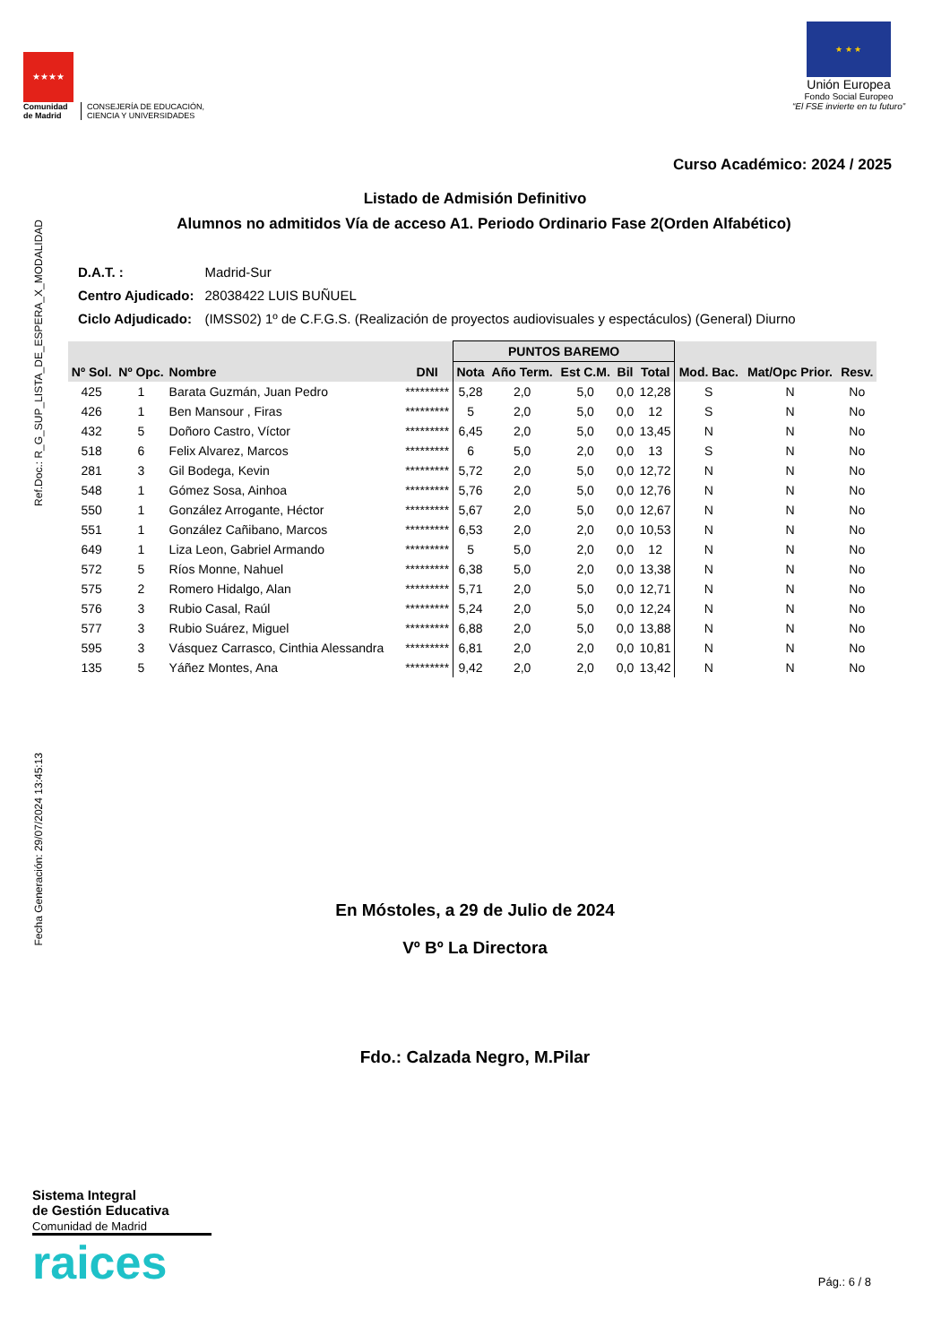★★★★
Comunidad
de Madrid
CONSEJERÍA DE EDUCACIÓN,
CIENCIA Y UNIVERSIDADES
★ ★ ★
Unión Europea
Fondo Social Europeo
“El FSE invierte en tu futuro”
Ref.Doc.: R_G_SUP_LISTA_DE_ESPERA_X_MODALIDAD
Fecha Generación: 29/07/2024 13:45:13
Curso Académico: 2024 / 2025
Listado de Admisión Definitivo
Alumnos no admitidos Vía de acceso A1. Periodo Ordinario Fase 2(Orden Alfabético)
| D.A.T. : | Madrid-Sur |
| Centro Ajudicado: | 28038422 LUIS BUÑUEL |
| Ciclo Adjudicado: | (IMSS02) 1º de C.F.G.S. (Realización de proyectos audiovisuales y espectáculos) (General) Diurno |
| Nº Sol. | Nº Opc. | Nombre | DNI | PUNTOS BAREMO | | | | | Mod. Bac. | Mat/Opc Prior. | Resv. |
| --- | --- | --- | --- | --- | --- | --- | --- | --- | --- | --- | --- |
| | | | | Nota | Año Term. | Est C.M. | Bil | Total | | | |
| 425 | 1 | Barata Guzmán, Juan Pedro | ********* | 5,28 | 2,0 | 5,0 | 0,0 | 12,28 | S | N | No |
| 426 | 1 | Ben Mansour , Firas | ********* | 5 | 2,0 | 5,0 | 0,0 | 12 | S | N | No |
| 432 | 5 | Doñoro Castro, Víctor | ********* | 6,45 | 2,0 | 5,0 | 0,0 | 13,45 | N | N | No |
| 518 | 6 | Felix Alvarez, Marcos | ********* | 6 | 5,0 | 2,0 | 0,0 | 13 | S | N | No |
| 281 | 3 | Gil Bodega, Kevin | ********* | 5,72 | 2,0 | 5,0 | 0,0 | 12,72 | N | N | No |
| 548 | 1 | Gómez Sosa, Ainhoa | ********* | 5,76 | 2,0 | 5,0 | 0,0 | 12,76 | N | N | No |
| 550 | 1 | González Arrogante, Héctor | ********* | 5,67 | 2,0 | 5,0 | 0,0 | 12,67 | N | N | No |
| 551 | 1 | González Cañibano, Marcos | ********* | 6,53 | 2,0 | 2,0 | 0,0 | 10,53 | N | N | No |
| 649 | 1 | Liza Leon, Gabriel Armando | ********* | 5 | 5,0 | 2,0 | 0,0 | 12 | N | N | No |
| 572 | 5 | Ríos Monne, Nahuel | ********* | 6,38 | 5,0 | 2,0 | 0,0 | 13,38 | N | N | No |
| 575 | 2 | Romero Hidalgo, Alan | ********* | 5,71 | 2,0 | 5,0 | 0,0 | 12,71 | N | N | No |
| 576 | 3 | Rubio Casal, Raúl | ********* | 5,24 | 2,0 | 5,0 | 0,0 | 12,24 | N | N | No |
| 577 | 3 | Rubio Suárez, Miguel | ********* | 6,88 | 2,0 | 5,0 | 0,0 | 13,88 | N | N | No |
| 595 | 3 | Vásquez Carrasco, Cinthia Alessandra | ********* | 6,81 | 2,0 | 2,0 | 0,0 | 10,81 | N | N | No |
| 135 | 5 | Yáñez Montes, Ana | ********* | 9,42 | 2,0 | 2,0 | 0,0 | 13,42 | N | N | No |
En Móstoles, a 29 de Julio de 2024
Vº Bº La Directora
Fdo.: Calzada Negro, M.Pilar
Sistema Integral
de Gestión Educativa
Comunidad de Madrid
raices
Pág.: 6 / 8